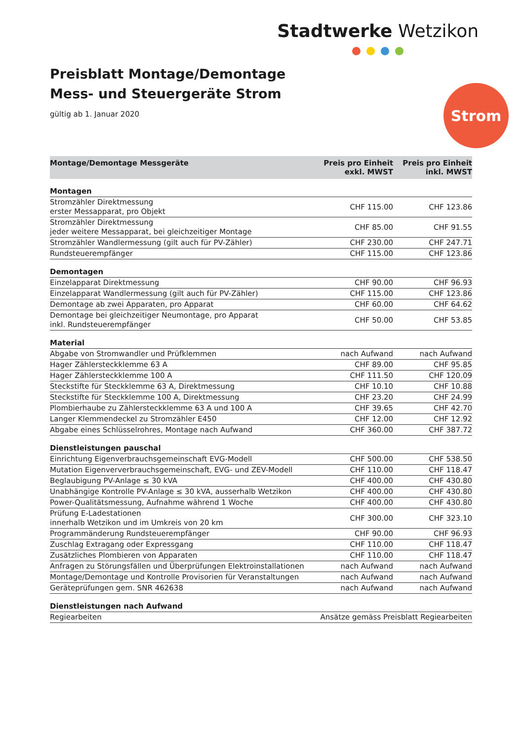Stadtwerke Wetzikon
Preisblatt Montage/Demontage
Mess- und Steuergeräte Strom
gültig ab 1. Januar 2020
Strom
| Montage/Demontage Messgeräte | Preis pro Einheit exkl. MWST | Preis pro Einheit inkl. MWST |
| --- | --- | --- |
| Montagen | | |
| Stromzähler Direktmessung erster Messapparat, pro Objekt | CHF 115.00 | CHF 123.86 |
| Stromzähler Direktmessung jeder weitere Messapparat, bei gleichzeitiger Montage | CHF 85.00 | CHF 91.55 |
| Stromzähler Wandlermessung (gilt auch für PV-Zähler) | CHF 230.00 | CHF 247.71 |
| Rundsteuerempfänger | CHF 115.00 | CHF 123.86 |
| Demontagen | | |
| Einzelapparat Direktmessung | CHF 90.00 | CHF 96.93 |
| Einzelapparat Wandlermessung (gilt auch für PV-Zähler) | CHF 115.00 | CHF 123.86 |
| Demontage ab zwei Apparaten, pro Apparat | CHF 60.00 | CHF 64.62 |
| Demontage bei gleichzeitiger Neumontage, pro Apparat inkl. Rundsteuerempfänger | CHF 50.00 | CHF 53.85 |
| Material | | |
| Abgabe von Stromwandler und Prüfklemmen | nach Aufwand | nach Aufwand |
| Hager Zählersteckklemme 63 A | CHF 89.00 | CHF 95.85 |
| Hager Zählersteckklemme 100 A | CHF 111.50 | CHF 120.09 |
| Steckstifte für Steckklemme 63 A, Direktmessung | CHF 10.10 | CHF 10.88 |
| Steckstifte für Steckklemme 100 A, Direktmessung | CHF 23.20 | CHF 24.99 |
| Plombierhaube zu Zählersteckklemme 63 A und 100 A | CHF 39.65 | CHF 42.70 |
| Langer Klemmendeckel zu Stromzähler E450 | CHF 12.00 | CHF 12.92 |
| Abgabe eines Schlüsselrohres, Montage nach Aufwand | CHF 360.00 | CHF 387.72 |
| Dienstleistungen pauschal | | |
| Einrichtung Eigenverbrauchsgemeinschaft EVG-Modell | CHF 500.00 | CHF 538.50 |
| Mutation Eigenververbrauchsgemeinschaft, EVG- und ZEV-Modell | CHF 110.00 | CHF 118.47 |
| Beglaubigung PV-Anlage ≤ 30 kVA | CHF 400.00 | CHF 430.80 |
| Unabhängige Kontrolle PV-Anlage ≤ 30 kVA, ausserhalb Wetzikon | CHF 400.00 | CHF 430.80 |
| Power-Qualitätsmessung, Aufnahme während 1 Woche | CHF 400.00 | CHF 430.80 |
| Prüfung E-Ladestationen innerhalb Wetzikon und im Umkreis von 20 km | CHF 300.00 | CHF 323.10 |
| Programmänderung Rundsteuerempfänger | CHF 90.00 | CHF 96.93 |
| Zuschlag Extragang oder Expressgang | CHF 110.00 | CHF 118.47 |
| Zusätzliches Plombieren von Apparaten | CHF 110.00 | CHF 118.47 |
| Anfragen zu Störungsfällen und Überprüfungen Elektroinstallationen | nach Aufwand | nach Aufwand |
| Montage/Demontage und Kontrolle Provisorien für Veranstaltungen | nach Aufwand | nach Aufwand |
| Geräteprüfungen gem. SNR 462638 | nach Aufwand | nach Aufwand |
| Dienstleistungen nach Aufwand | | |
| Regiearbeiten | Ansätze gemäss Preisblatt Regiearbeiten | |